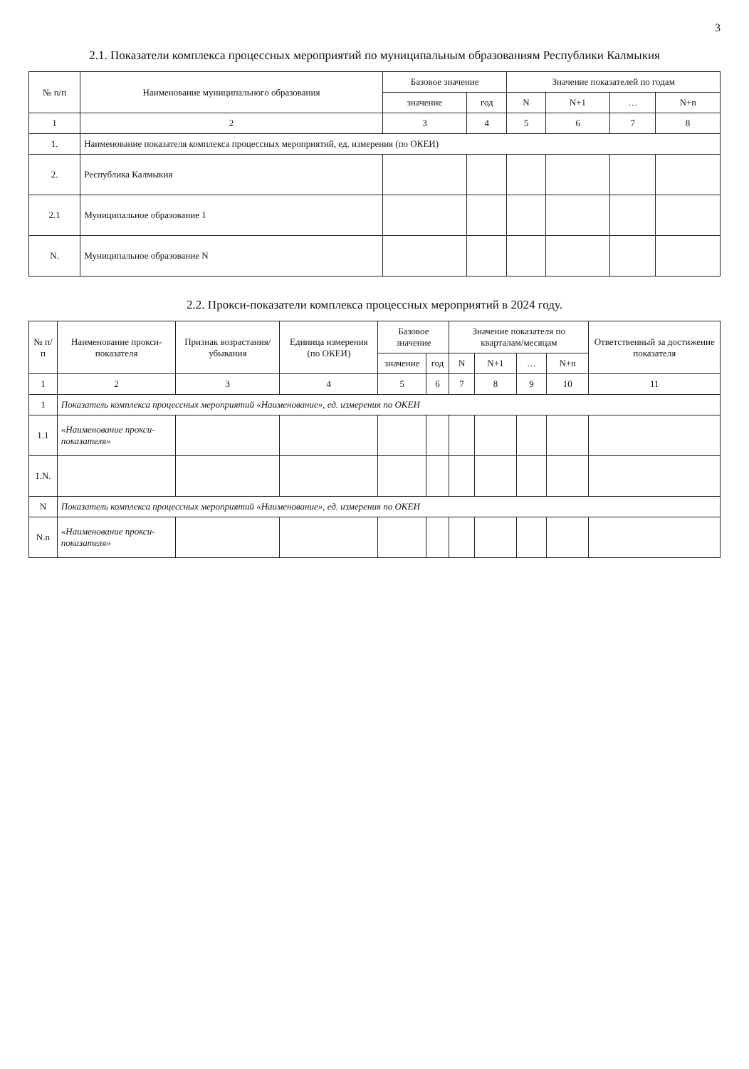3
2.1. Показатели комплекса процессных мероприятий по муниципальным образованиям Республики Калмыкия
| № п/п | Наименование муниципального образования | Базовое значение | | Значение показателей по годам | | | |
| --- | --- | --- | --- | --- | --- | --- | --- |
| | | значение | год | N | N+1 | … | N+n |
| 1 | 2 | 3 | 4 | 5 | 6 | 7 | 8 |
| 1. | Наименование показателя комплекса процессных мероприятий, ед. измерения (по ОКЕИ) | | | | | | |
| 2. | Республика Калмыкия | | | | | | |
| 2.1 | Муниципальное образование 1 | | | | | | |
| N. | Муниципальное образование N | | | | | | |
2.2. Прокси-показатели комплекса процессных мероприятий в 2024 году.
| № п/п | Наименование прокси-показателя | Признак возрастания/ убывания | Единица измерения (по ОКЕИ) | Базовое значение | | Значение показателя по кварталам/месяцам | | | | Ответственный за достижение показателя |
| --- | --- | --- | --- | --- | --- | --- | --- | --- | --- | --- |
| | | | | значение | год | N | N+1 | … | N+n | |
| 1 | 2 | 3 | 4 | 5 | 6 | 7 | 8 | 9 | 10 | 11 |
| 1 | Показатель комплекса процессных мероприятий «Наименование», ед. измерения по ОКЕИ | | | | | | | | | |
| 1.1 | «Наименование прокси-показателя» | | | | | | | | | |
| 1.N. | | | | | | | | | | |
| N | Показатель комплекса процессных мероприятий «Наименование», ед. измерения по ОКЕИ | | | | | | | | | |
| N.n | «Наименование прокси-показателя» | | | | | | | | | |